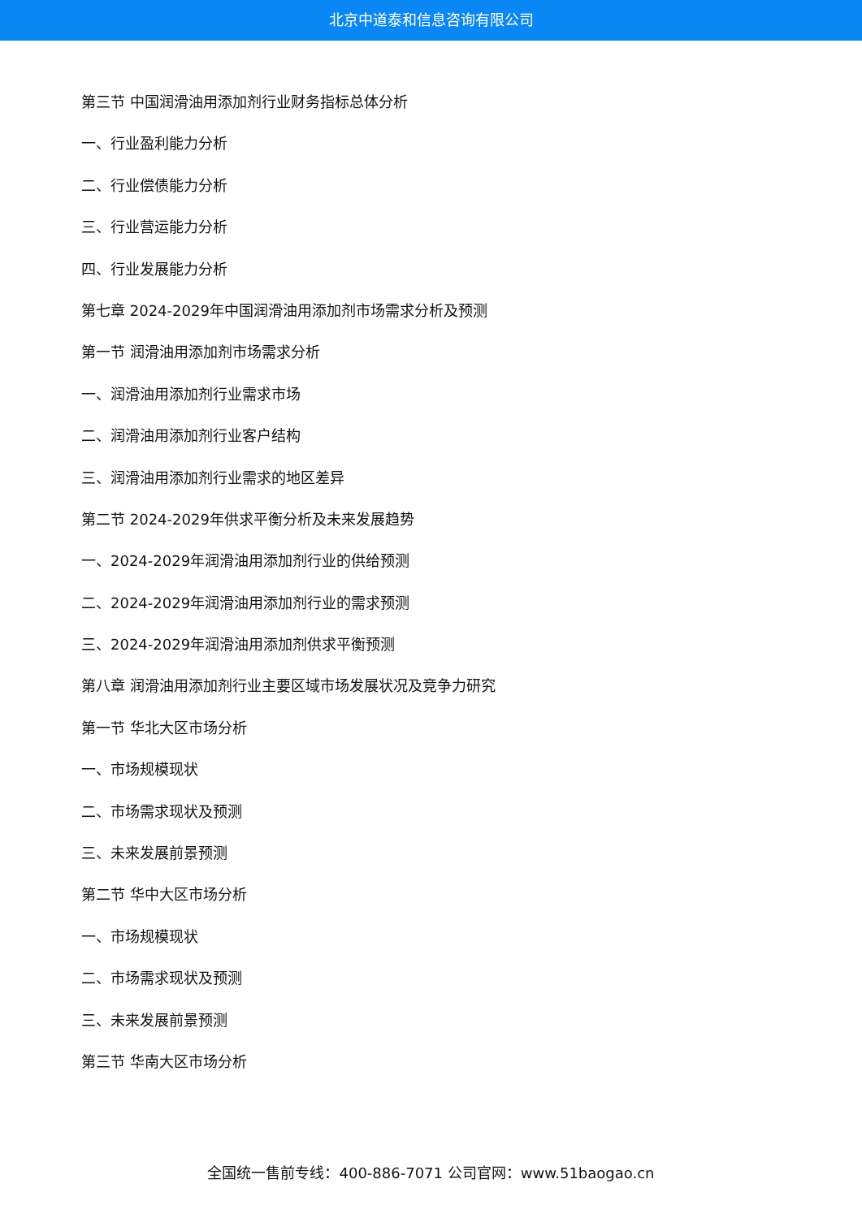北京中道泰和信息咨询有限公司
第三节 中国润滑油用添加剂行业财务指标总体分析
一、行业盈利能力分析
二、行业偿债能力分析
三、行业营运能力分析
四、行业发展能力分析
第七章 2024-2029年中国润滑油用添加剂市场需求分析及预测
第一节 润滑油用添加剂市场需求分析
一、润滑油用添加剂行业需求市场
二、润滑油用添加剂行业客户结构
三、润滑油用添加剂行业需求的地区差异
第二节 2024-2029年供求平衡分析及未来发展趋势
一、2024-2029年润滑油用添加剂行业的供给预测
二、2024-2029年润滑油用添加剂行业的需求预测
三、2024-2029年润滑油用添加剂供求平衡预测
第八章 润滑油用添加剂行业主要区域市场发展状况及竞争力研究
第一节 华北大区市场分析
一、市场规模现状
二、市场需求现状及预测
三、未来发展前景预测
第二节 华中大区市场分析
一、市场规模现状
二、市场需求现状及预测
三、未来发展前景预测
第三节 华南大区市场分析
全国统一售前专线：400-886-7071 公司官网：www.51baogao.cn